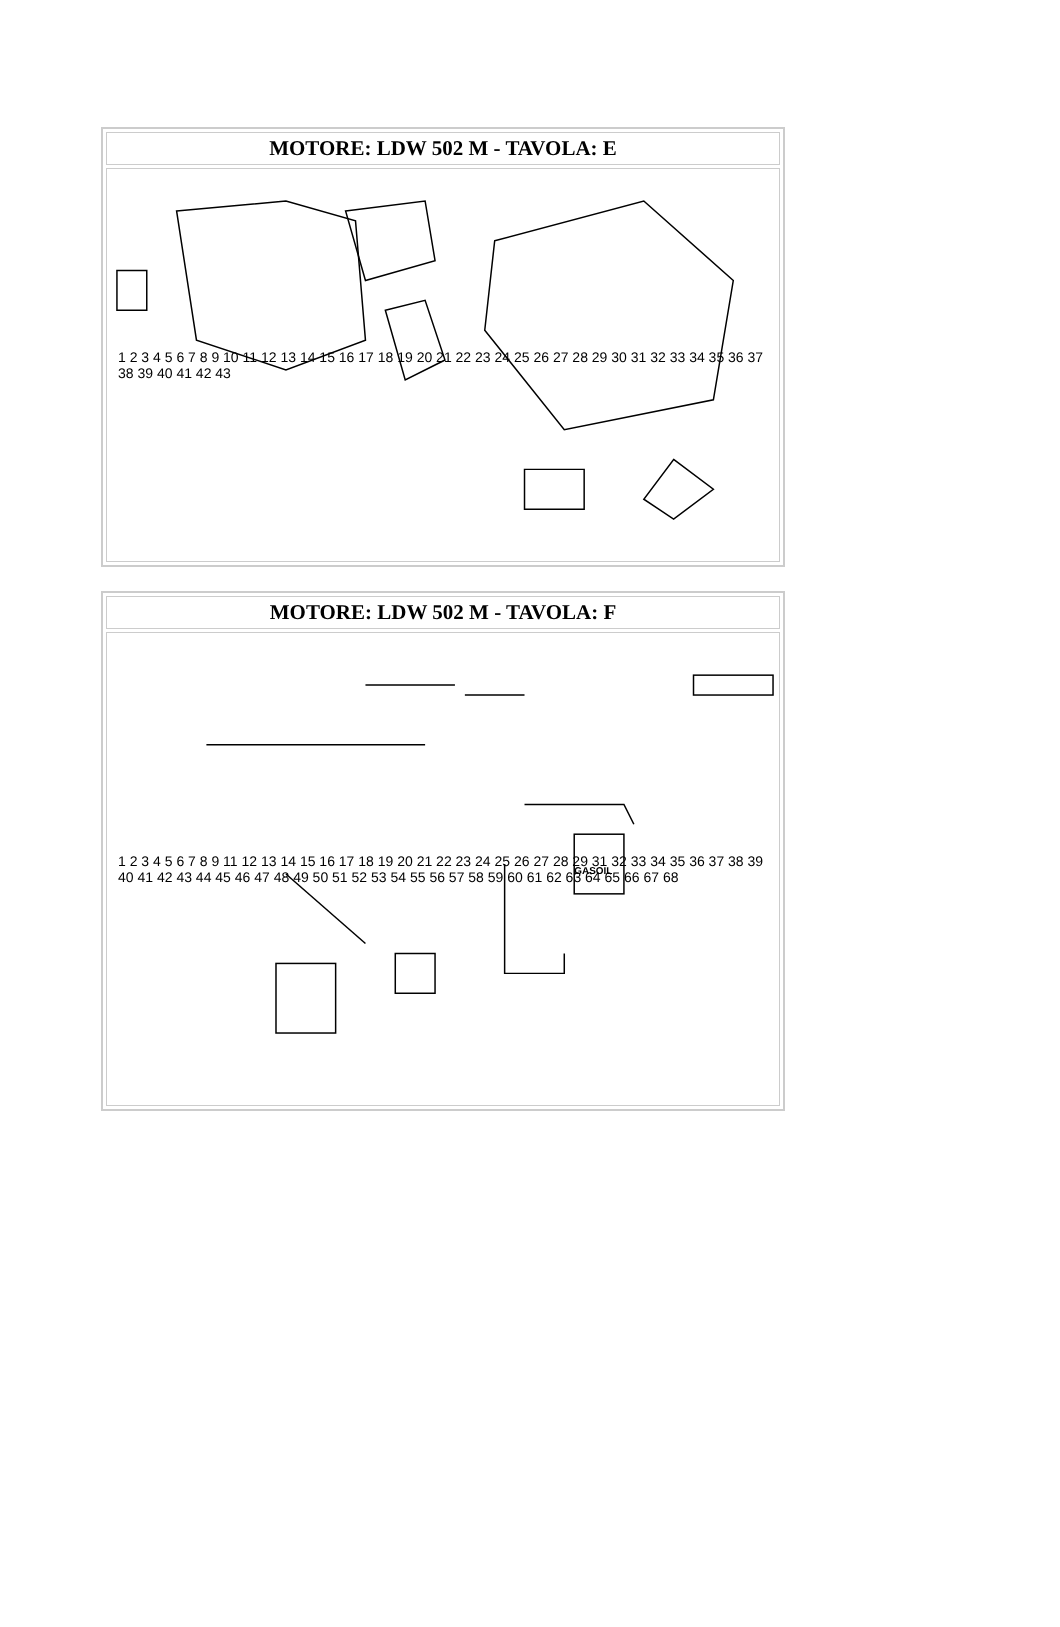| MOTORE: LDW 502 M - TAVOLA: E |
| --- |
| 1 2 3 4 5 6 7 8 9 10 11 12 13 14 15 16 17 18 19 20 21 22 23 24 25 26 27 28 29 30 31 32 33 34 35 36 37 38 39 40 41 42 43 |
| MOTORE: LDW 502 M - TAVOLA: F |
| --- |
| GASOIL 1 2 3 4 5 6 7 8 9 11 12 13 14 15 16 17 18 19 20 21 22 23 24 25 26 27 28 29 31 32 33 34 35 36 37 38 39 40 41 42 43 44 45 46 47 48 49 50 51 52 53 54 55 56 57 58 59 60 61 62 63 64 65 66 67 68 |